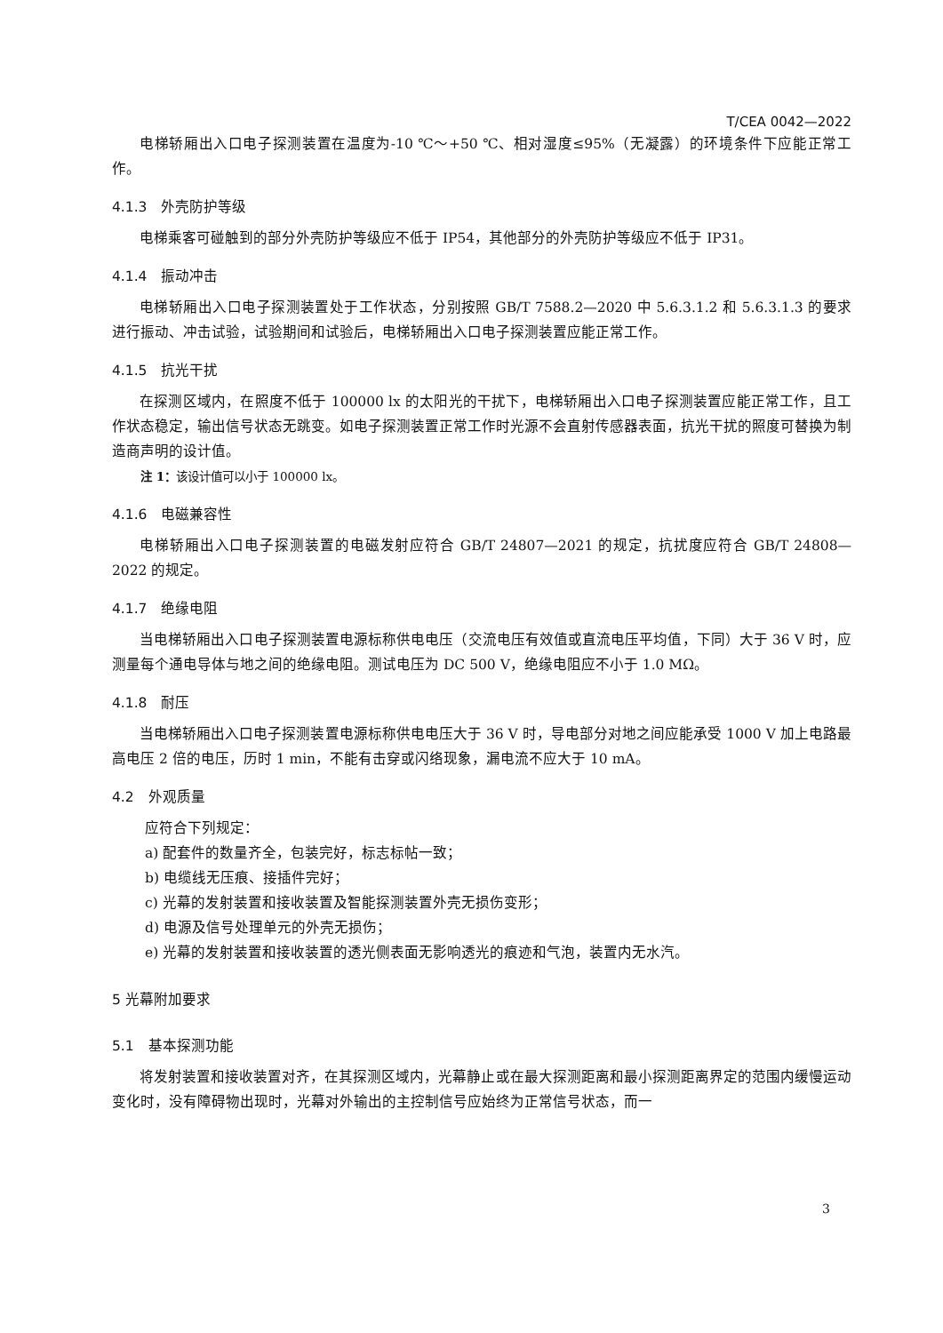T/CEA 0042—2022
电梯轿厢出入口电子探测装置在温度为-10 ℃～+50 ℃、相对湿度≤95%（无凝露）的环境条件下应能正常工作。
4.1.3　外壳防护等级
电梯乘客可碰触到的部分外壳防护等级应不低于 IP54，其他部分的外壳防护等级应不低于 IP31。
4.1.4　振动冲击
电梯轿厢出入口电子探测装置处于工作状态，分别按照 GB/T 7588.2—2020 中 5.6.3.1.2 和 5.6.3.1.3 的要求进行振动、冲击试验，试验期间和试验后，电梯轿厢出入口电子探测装置应能正常工作。
4.1.5　抗光干扰
在探测区域内，在照度不低于 100000 lx 的太阳光的干扰下，电梯轿厢出入口电子探测装置应能正常工作，且工作状态稳定，输出信号状态无跳变。如电子探测装置正常工作时光源不会直射传感器表面，抗光干扰的照度可替换为制造商声明的设计值。
注 1：该设计值可以小于 100000 lx。
4.1.6　电磁兼容性
电梯轿厢出入口电子探测装置的电磁发射应符合 GB/T 24807—2021 的规定，抗扰度应符合 GB/T 24808—2022 的规定。
4.1.7　绝缘电阻
当电梯轿厢出入口电子探测装置电源标称供电电压（交流电压有效值或直流电压平均值，下同）大于 36 V 时，应测量每个通电导体与地之间的绝缘电阻。测试电压为 DC 500 V，绝缘电阻应不小于 1.0 MΩ。
4.1.8　耐压
当电梯轿厢出入口电子探测装置电源标称供电电压大于 36 V 时，导电部分对地之间应能承受 1000 V 加上电路最高电压 2 倍的电压，历时 1 min，不能有击穿或闪络现象，漏电流不应大于 10 mA。
4.2　外观质量
应符合下列规定：
a) 配套件的数量齐全，包装完好，标志标帖一致；
b) 电缆线无压痕、接插件完好；
c) 光幕的发射装置和接收装置及智能探测装置外壳无损伤变形；
d) 电源及信号处理单元的外壳无损伤；
e) 光幕的发射装置和接收装置的透光侧表面无影响透光的痕迹和气泡，装置内无水汽。
5 光幕附加要求
5.1　基本探测功能
将发射装置和接收装置对齐，在其探测区域内，光幕静止或在最大探测距离和最小探测距离界定的范围内缓慢运动变化时，没有障碍物出现时，光幕对外输出的主控制信号应始终为正常信号状态，而一
3